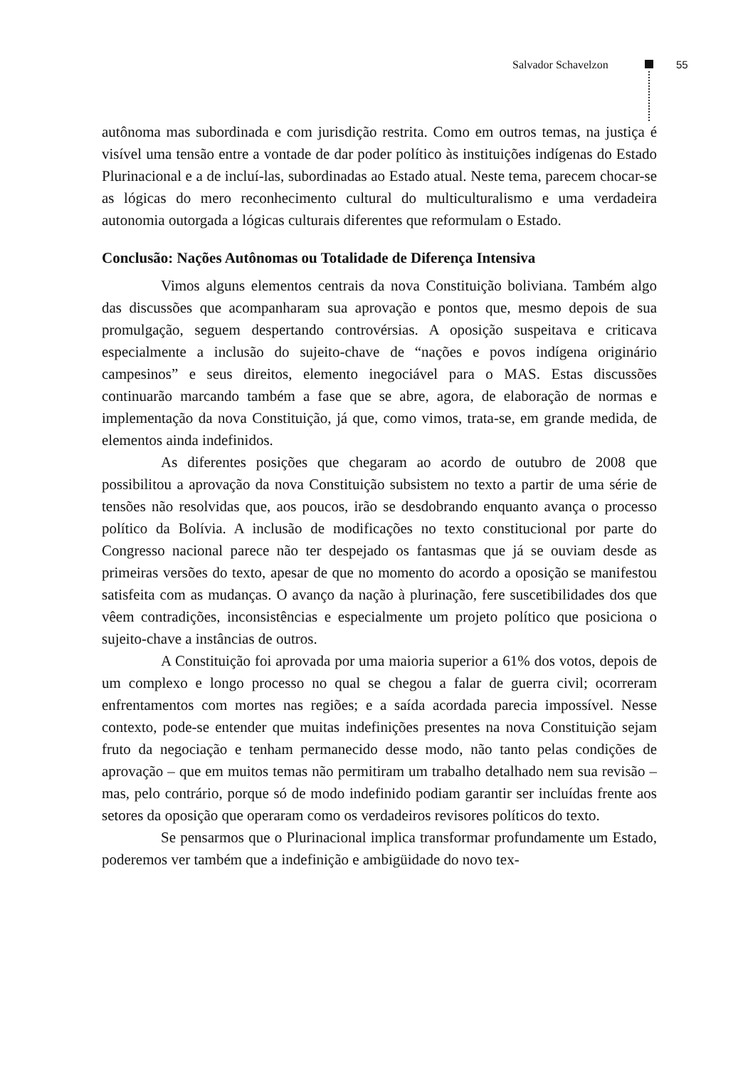Salvador Schavelzon 55
autônoma mas subordinada e com jurisdição restrita. Como em outros temas, na justiça é visível uma tensão entre a vontade de dar poder político às instituições indígenas do Estado Plurinacional e a de incluí-las, subordinadas ao Estado atual. Neste tema, parecem chocar-se as lógicas do mero reconhecimento cultural do multiculturalismo e uma verdadeira autonomia outorgada a lógicas culturais diferentes que reformulam o Estado.
Conclusão: Nações Autônomas ou Totalidade de Diferença Intensiva
Vimos alguns elementos centrais da nova Constituição boliviana. Também algo das discussões que acompanharam sua aprovação e pontos que, mesmo depois de sua promulgação, seguem despertando controvérsias. A oposição suspeitava e criticava especialmente a inclusão do sujeito-chave de “nações e povos indígena originário campesinos” e seus direitos, elemento inegociável para o MAS. Estas discussões continuarão marcando também a fase que se abre, agora, de elaboração de normas e implementação da nova Constituição, já que, como vimos, trata-se, em grande medida, de elementos ainda indefinidos.
As diferentes posições que chegaram ao acordo de outubro de 2008 que possibilitou a aprovação da nova Constituição subsistem no texto a partir de uma série de tensões não resolvidas que, aos poucos, irão se desdobrando enquanto avança o processo político da Bolívia. A inclusão de modificações no texto constitucional por parte do Congresso nacional parece não ter despejado os fantasmas que já se ouviam desde as primeiras versões do texto, apesar de que no momento do acordo a oposição se manifestou satisfeita com as mudanças. O avanço da nação à plurinação, fere suscetibilidades dos que vêem contradições, inconsistências e especialmente um projeto político que posiciona o sujeito-chave a instâncias de outros.
A Constituição foi aprovada por uma maioria superior a 61% dos votos, depois de um complexo e longo processo no qual se chegou a falar de guerra civil; ocorreram enfrentamentos com mortes nas regiões; e a saída acordada parecia impossível. Nesse contexto, pode-se entender que muitas indefinições presentes na nova Constituição sejam fruto da negociação e tenham permanecido desse modo, não tanto pelas condições de aprovação – que em muitos temas não permitiram um trabalho detalhado nem sua revisão – mas, pelo contrário, porque só de modo indefinido podiam garantir ser incluídas frente aos setores da oposição que operaram como os verdadeiros revisores políticos do texto.
Se pensarmos que o Plurinacional implica transformar profundamente um Estado, poderemos ver também que a indefinição e ambigüidade do novo tex-